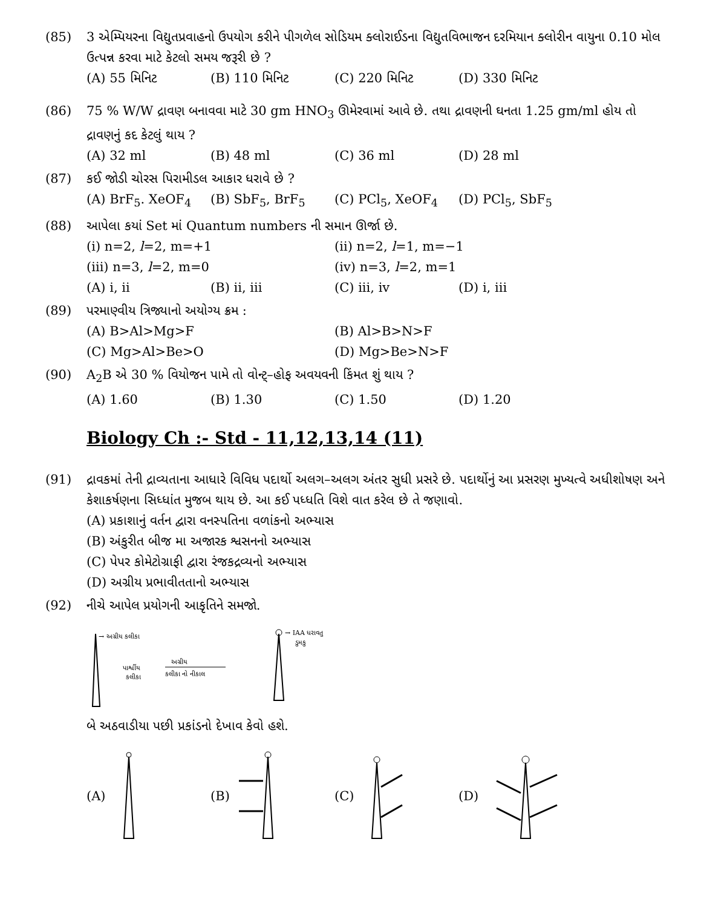(85) 3 એમ્પિયરના વિદ્યુતપ્રવાહનો ઉપયોગ કરીને પીગળેલ સોડિયમ ક્લોરાઈડના વિદ્યુતવિભાજન દરમિયાન ક્લોરીન વાયુના 0.10 મોલ ઉત્પન્ન કરવા માટે કેટલો સમય જરૂરી છે ?
(A) 55 મિનિટ (B) 110 મિનિટ (C) 220 મિનિટ (D) 330 મિનિટ
(86) 75 % W/W દ્રાવણ બનાવવા માટે 30 gm HNO<sub>3</sub> ઊમેરવામાં આવે છે. તથા દ્રાવણની ઘનતા 1.25 gm/ml હોય તો દ્રાવણનું કદ કેટલું થાય ?
(A) 32 ml (B) 48 ml (C) 36 ml (D) 28 ml
(87) કઈ જોડી ચોરસ પિરામીડલ આકાર ધરાવે છે ?
(A) BrF<sub>5</sub>. XeOF<sub>4</sub> (B) SbF<sub>5</sub>, BrF<sub>5</sub> (C) PCl<sub>5</sub>, XeOF<sub>4</sub> (D) PCl<sub>5</sub>, SbF<sub>5</sub>
(88) આપેલા કયાં Set માં Quantum numbers ની સમાન ઊર્જા છે.
(i) n=2, l=2, m=+1 (ii) n=2, l=1, m=−1
(iii) n=3, l=2, m=0 (iv) n=3, l=2, m=1
(A) i, ii (B) ii, iii (C) iii, iv (D) i, iii
(89) પરમાણ્વીય ત્રિજ્યાનો અયોગ્ય ક્રમ :
(A) B>Al>Mg>F (B) Al>B>N>F
(C) Mg>Al>Be>O (D) Mg>Be>N>F
(90) A<sub>2</sub>B એ 30 % વિયોજન પામે તો વોન્ટ્‌–હોફ અવયવની કિંમત શું થાય ?
(A) 1.60 (B) 1.30 (C) 1.50 (D) 1.20
Biology Ch :- Std - 11,12,13,14 (11)
(91) દ્રાવકમાં તેની દ્રાવ્યતાના આધારે વિવિધ પદાર્થો અલગ–અલગ અંતર સુધી પ્રસરે છે. પદાર્થોનું આ પ્રસરણ મુખ્યત્વે અધીશોષણ અને કેશાકર્ષણના સિધ્ધાંત મુજબ થાય છે. આ કઈ પધ્ધતિ વિશે વાત કરેલ છે તે જણાવો.
(A) પ્રકાશાનું વર્તન દ્વારા વનસ્પતિના વળાંકનો અભ્યાસ
(B) અંકુરીત બીજ મા અજારક શ્વસનનો અભ્યાસ
(C) પેપર કોમેટોગ્રાફી દ્વારા રંજકદ્રવ્યનો અભ્યાસ
(D) અગ્રીય પ્રભાવીતતાનો અભ્યાસ
(92) નીચે આપેલ પ્રયોગની આકૃતિને સમજો.
→ અગ્રીય કલીકા
પાર્શ્વીય
કલીકા
અગ્રીય
કલીકા નો નીકાલ
→ IAA ધરાવતુ
ડુમકુ
બે અઠવાડીયા પછી પ્રકાંડનો દેખાવ કેવો હશે.
(A) (B) (C) (D)